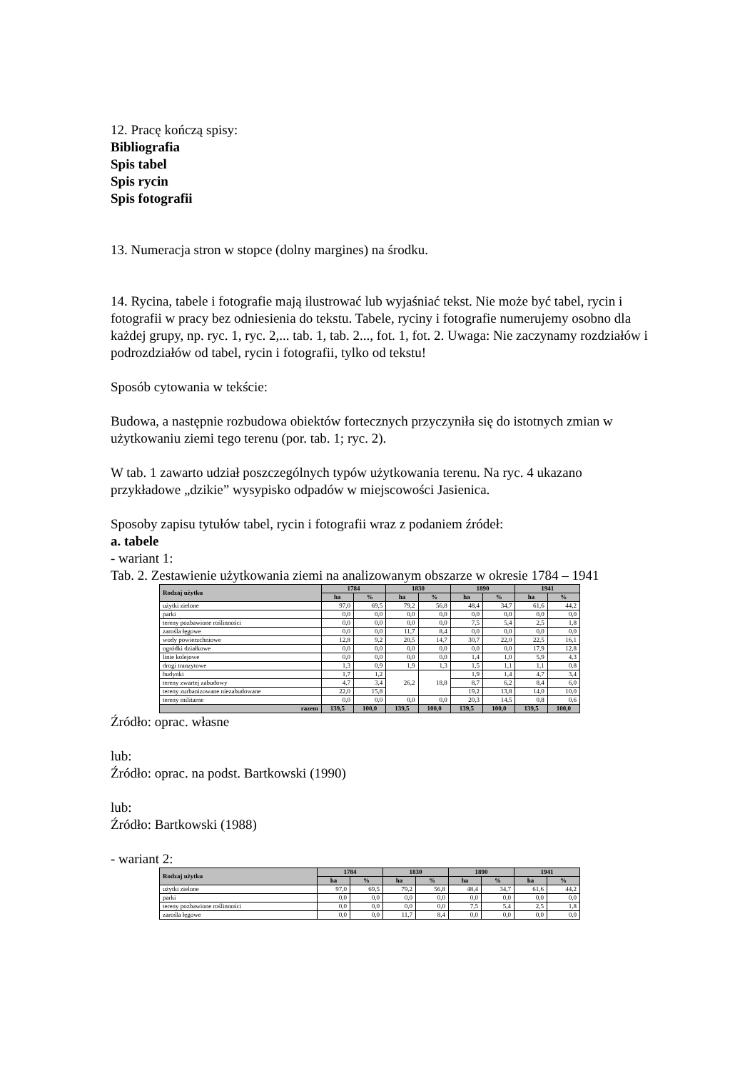12. Pracę kończą spisy:
Bibliografia
Spis tabel
Spis rycin
Spis fotografii
13. Numeracja stron w stopce (dolny margines) na środku.
14. Rycina, tabele i fotografie mają ilustrować lub wyjaśniać tekst. Nie może być tabel, rycin i fotografii w pracy bez odniesienia do tekstu. Tabele, ryciny i fotografie numerujemy osobno dla każdej grupy, np. ryc. 1, ryc. 2,... tab. 1, tab. 2..., fot. 1, fot. 2. Uwaga: Nie zaczynamy rozdziałów i podrozdziałów od tabel, rycin i fotografii, tylko od tekstu!
Sposób cytowania w tekście:
Budowa, a następnie rozbudowa obiektów fortecznych przyczyniła się do istotnych zmian w użytkowaniu ziemi tego terenu (por. tab. 1; ryc. 2).
W tab. 1 zawarto udział poszczególnych typów użytkowania terenu. Na ryc. 4 ukazano przykładowe „dzikie” wysypisko odpadów w miejscowości Jasienica.
Sposoby zapisu tytułów tabel, rycin i fotografii wraz z podaniem źródeł:
a. tabele
- wariant 1:
Tab. 2. Zestawienie użytkowania ziemi na analizowanym obszarze w okresie 1784 – 1941
| Rodzaj użytku | 1784 | | 1830 | | 1890 | | 1941 | |
| --- | --- | --- | --- | --- | --- | --- | --- | --- |
| | ha | % | ha | % | ha | % | ha | % |
| użytki zielone | 97,0 | 69,5 | 79,2 | 56,8 | 48,4 | 34,7 | 61,6 | 44,2 |
| parki | 0,0 | 0,0 | 0,0 | 0,0 | 0,0 | 0,0 | 0,0 | 0,0 |
| tereny pozbawione roślinności | 0,0 | 0,0 | 0,0 | 0,0 | 7,5 | 5,4 | 2,5 | 1,8 |
| zarośla łęgowe | 0,0 | 0,0 | 11,7 | 8,4 | 0,0 | 0,0 | 0,0 | 0,0 |
| wody powierzchniowe | 12,8 | 9,2 | 20,5 | 14,7 | 30,7 | 22,0 | 22,5 | 16,1 |
| ogródki działkowe | 0,0 | 0,0 | 0,0 | 0,0 | 0,0 | 0,0 | 17,9 | 12,8 |
| linie kolejowe | 0,0 | 0,0 | 0,0 | 0,0 | 1,4 | 1,0 | 5,9 | 4,3 |
| drogi tranzytowe | 1,3 | 0,9 | 1,9 | 1,3 | 1,5 | 1,1 | 1,1 | 0,8 |
| budynki | 1,7 | 1,2 | 26,2 | 18,8 | 1,9 | 1,4 | 4,7 | 3,4 |
| tereny zwartej zabudowy | 4,7 | 3,4 | | | 8,7 | 6,2 | 8,4 | 6,0 |
| tereny zurbanizowane niezabudowane | 22,0 | 15,8 | | | 19,2 | 13,8 | 14,0 | 10,0 |
| tereny militarne | 0,0 | 0,0 | 0,0 | 0,0 | 20,3 | 14,5 | 0,8 | 0,6 |
| razem | 139,5 | 100,0 | 139,5 | 100,0 | 139,5 | 100,0 | 139,5 | 100,0 |
Źródło: oprac. własne
lub:
Źródło: oprac. na podst. Bartkowski (1990)
lub:
Źródło: Bartkowski (1988)
- wariant 2:
| Rodzaj użytku | 1784 | | 1830 | | 1890 | | 1941 | |
| --- | --- | --- | --- | --- | --- | --- | --- | --- |
| | ha | % | ha | % | ha | % | ha | % |
| użytki zielone | 97,0 | 69,5 | 79,2 | 56,8 | 48,4 | 34,7 | 61,6 | 44,2 |
| parki | 0,0 | 0,0 | 0,0 | 0,0 | 0,0 | 0,0 | 0,0 | 0,0 |
| tereny pozbawione roślinności | 0,0 | 0,0 | 0,0 | 0,0 | 7,5 | 5,4 | 2,5 | 1,8 |
| zarośla łęgowe | 0,0 | 0,0 | 11,7 | 8,4 | 0,0 | 0,0 | 0,0 | 0,0 |